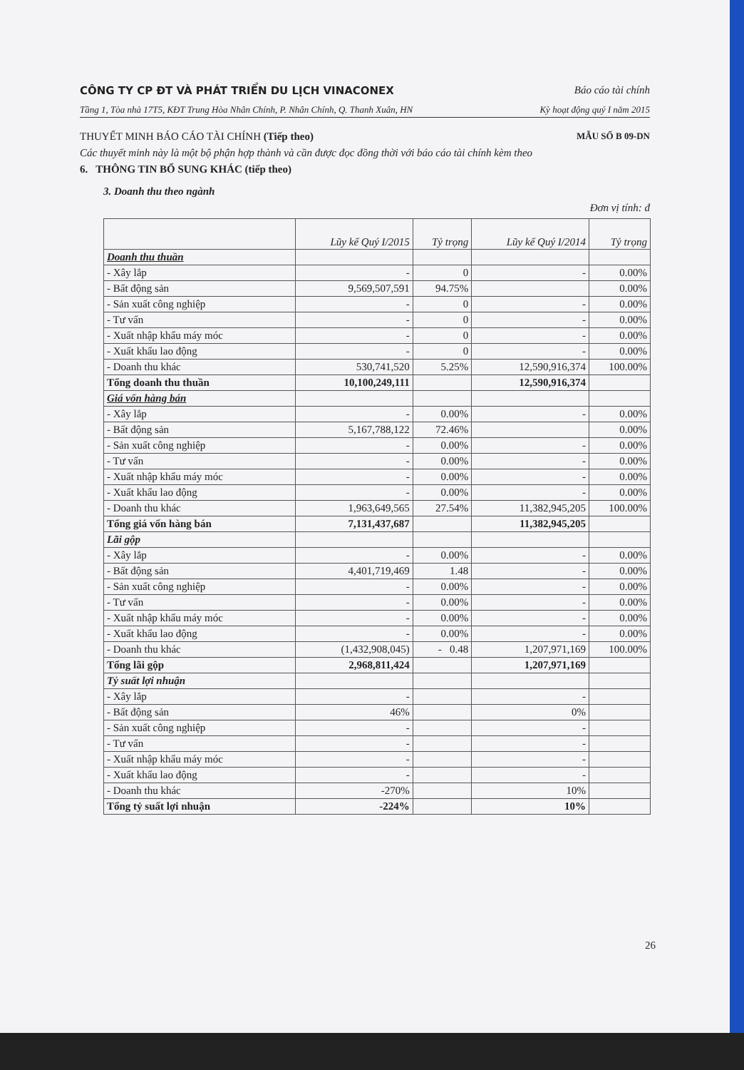CÔNG TY CP ĐT VÀ PHÁT TRIỂN DU LỊCH VINACONEX Báo cáo tài chính
Tầng 1, Tòa nhà 17T5, KĐT Trung Hòa Nhân Chính, P. Nhân Chính, Q. Thanh Xuân, HN Kỳ hoạt động quý I năm 2015
THUYẾT MINH BÁO CÁO TÀI CHÍNH (Tiếp theo) MẪU SỐ B 09-DN
Các thuyết minh này là một bộ phận hợp thành và cần được đọc đồng thời với báo cáo tài chính kèm theo
6. THÔNG TIN BỔ SUNG KHÁC (tiếp theo)
3. Doanh thu theo ngành
Đơn vị tính: đ
| | Lũy kế Quý I/2015 | Tỷ trọng | Lũy kế Quý I/2014 | Tỷ trọng |
| --- | --- | --- | --- | --- |
| Doanh thu thuần | | | | |
| - Xây lắp | - | 0 | - | 0.00% |
| - Bất động sản | 9,569,507,591 | 94.75% | | 0.00% |
| - Sản xuất công nghiệp | - | 0 | - | 0.00% |
| - Tư vấn | - | 0 | - | 0.00% |
| - Xuất nhập khẩu máy móc | - | 0 | - | 0.00% |
| - Xuất khẩu lao động | - | 0 | - | 0.00% |
| - Doanh thu khác | 530,741,520 | 5.25% | 12,590,916,374 | 100.00% |
| Tổng doanh thu thuần | 10,100,249,111 | | 12,590,916,374 | |
| Giá vốn hàng bán | | | | |
| - Xây lắp | - | 0.00% | - | 0.00% |
| - Bất động sản | 5,167,788,122 | 72.46% | | 0.00% |
| - Sản xuất công nghiệp | - | 0.00% | - | 0.00% |
| - Tư vấn | - | 0.00% | - | 0.00% |
| - Xuất nhập khẩu máy móc | - | 0.00% | - | 0.00% |
| - Xuất khẩu lao động | - | 0.00% | - | 0.00% |
| - Doanh thu khác | 1,963,649,565 | 27.54% | 11,382,945,205 | 100.00% |
| Tổng giá vốn hàng bán | 7,131,437,687 | | 11,382,945,205 | |
| Lãi gộp | | | | |
| - Xây lắp | - | 0.00% | - | 0.00% |
| - Bất động sản | 4,401,719,469 | 1.48 | - | 0.00% |
| - Sản xuất công nghiệp | - | 0.00% | - | 0.00% |
| - Tư vấn | - | 0.00% | - | 0.00% |
| - Xuất nhập khẩu máy móc | - | 0.00% | - | 0.00% |
| - Xuất khẩu lao động | - | 0.00% | - | 0.00% |
| - Doanh thu khác | (1,432,908,045) | - 0.48 | 1,207,971,169 | 100.00% |
| Tổng lãi gộp | 2,968,811,424 | | 1,207,971,169 | |
| Tỷ suất lợi nhuận | | | | |
| - Xây lắp | - | | - | |
| - Bất động sản | 46% | | 0% | |
| - Sản xuất công nghiệp | - | | - | |
| - Tư vấn | - | | - | |
| - Xuất nhập khẩu máy móc | - | | - | |
| - Xuất khẩu lao động | - | | - | |
| - Doanh thu khác | -270% | | 10% | |
| Tổng tỷ suất lợi nhuận | -224% | | 10% | |
26